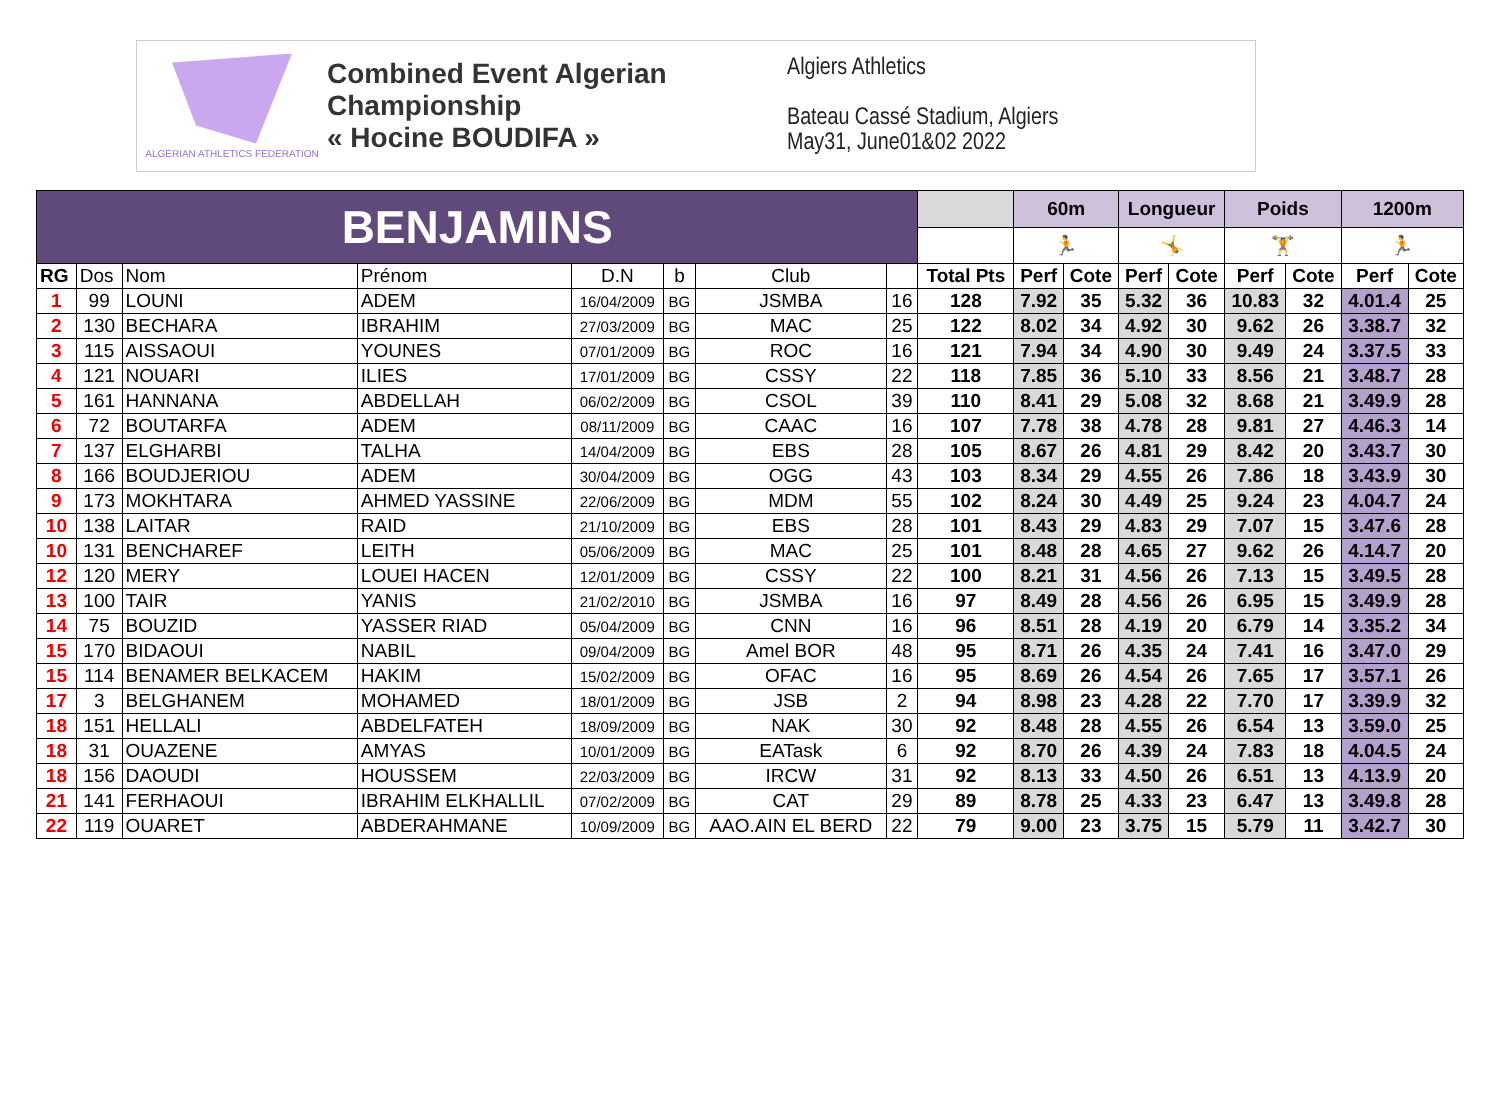ALGERIAN ATHLETICS FEDERATION
Combined Event Algerian Championship
« Hocine BOUDIFA »
Algiers Athletics
Bateau Cassé Stadium, Algiers
May31, June01&02 2022
| BENJAMINS | | | | | | | | | 60m | | Longueur | | Poids | | 1200m | |
| | | | | | | | | | 🏃 | | 🤸 | | 🏋 | | 🏃 | |
| RG | Dos | Nom | Prénom | D.N | b | Club | | Total Pts | Perf | Cote | Perf | Cote | Perf | Cote | Perf | Cote |
| 1 | 99 | LOUNI | ADEM | 16/04/2009 | BG | JSMBA | 16 | 128 | 7.92 | 35 | 5.32 | 36 | 10.83 | 32 | 4.01.4 | 25 |
| 2 | 130 | BECHARA | IBRAHIM | 27/03/2009 | BG | MAC | 25 | 122 | 8.02 | 34 | 4.92 | 30 | 9.62 | 26 | 3.38.7 | 32 |
| 3 | 115 | AISSAOUI | YOUNES | 07/01/2009 | BG | ROC | 16 | 121 | 7.94 | 34 | 4.90 | 30 | 9.49 | 24 | 3.37.5 | 33 |
| 4 | 121 | NOUARI | ILIES | 17/01/2009 | BG | CSSY | 22 | 118 | 7.85 | 36 | 5.10 | 33 | 8.56 | 21 | 3.48.7 | 28 |
| 5 | 161 | HANNANA | ABDELLAH | 06/02/2009 | BG | CSOL | 39 | 110 | 8.41 | 29 | 5.08 | 32 | 8.68 | 21 | 3.49.9 | 28 |
| 6 | 72 | BOUTARFA | ADEM | 08/11/2009 | BG | CAAC | 16 | 107 | 7.78 | 38 | 4.78 | 28 | 9.81 | 27 | 4.46.3 | 14 |
| 7 | 137 | ELGHARBI | TALHA | 14/04/2009 | BG | EBS | 28 | 105 | 8.67 | 26 | 4.81 | 29 | 8.42 | 20 | 3.43.7 | 30 |
| 8 | 166 | BOUDJERIOU | ADEM | 30/04/2009 | BG | OGG | 43 | 103 | 8.34 | 29 | 4.55 | 26 | 7.86 | 18 | 3.43.9 | 30 |
| 9 | 173 | MOKHTARA | AHMED YASSINE | 22/06/2009 | BG | MDM | 55 | 102 | 8.24 | 30 | 4.49 | 25 | 9.24 | 23 | 4.04.7 | 24 |
| 10 | 138 | LAITAR | RAID | 21/10/2009 | BG | EBS | 28 | 101 | 8.43 | 29 | 4.83 | 29 | 7.07 | 15 | 3.47.6 | 28 |
| 10 | 131 | BENCHAREF | LEITH | 05/06/2009 | BG | MAC | 25 | 101 | 8.48 | 28 | 4.65 | 27 | 9.62 | 26 | 4.14.7 | 20 |
| 12 | 120 | MERY | LOUEI HACEN | 12/01/2009 | BG | CSSY | 22 | 100 | 8.21 | 31 | 4.56 | 26 | 7.13 | 15 | 3.49.5 | 28 |
| 13 | 100 | TAIR | YANIS | 21/02/2010 | BG | JSMBA | 16 | 97 | 8.49 | 28 | 4.56 | 26 | 6.95 | 15 | 3.49.9 | 28 |
| 14 | 75 | BOUZID | YASSER RIAD | 05/04/2009 | BG | CNN | 16 | 96 | 8.51 | 28 | 4.19 | 20 | 6.79 | 14 | 3.35.2 | 34 |
| 15 | 170 | BIDAOUI | NABIL | 09/04/2009 | BG | Amel BOR | 48 | 95 | 8.71 | 26 | 4.35 | 24 | 7.41 | 16 | 3.47.0 | 29 |
| 15 | 114 | BENAMER BELKACEM | HAKIM | 15/02/2009 | BG | OFAC | 16 | 95 | 8.69 | 26 | 4.54 | 26 | 7.65 | 17 | 3.57.1 | 26 |
| 17 | 3 | BELGHANEM | MOHAMED | 18/01/2009 | BG | JSB | 2 | 94 | 8.98 | 23 | 4.28 | 22 | 7.70 | 17 | 3.39.9 | 32 |
| 18 | 151 | HELLALI | ABDELFATEH | 18/09/2009 | BG | NAK | 30 | 92 | 8.48 | 28 | 4.55 | 26 | 6.54 | 13 | 3.59.0 | 25 |
| 18 | 31 | OUAZENE | AMYAS | 10/01/2009 | BG | EATask | 6 | 92 | 8.70 | 26 | 4.39 | 24 | 7.83 | 18 | 4.04.5 | 24 |
| 18 | 156 | DAOUDI | HOUSSEM | 22/03/2009 | BG | IRCW | 31 | 92 | 8.13 | 33 | 4.50 | 26 | 6.51 | 13 | 4.13.9 | 20 |
| 21 | 141 | FERHAOUI | IBRAHIM ELKHALLIL | 07/02/2009 | BG | CAT | 29 | 89 | 8.78 | 25 | 4.33 | 23 | 6.47 | 13 | 3.49.8 | 28 |
| 22 | 119 | OUARET | ABDERAHMANE | 10/09/2009 | BG | AAO.AIN EL BERD | 22 | 79 | 9.00 | 23 | 3.75 | 15 | 5.79 | 11 | 3.42.7 | 30 |